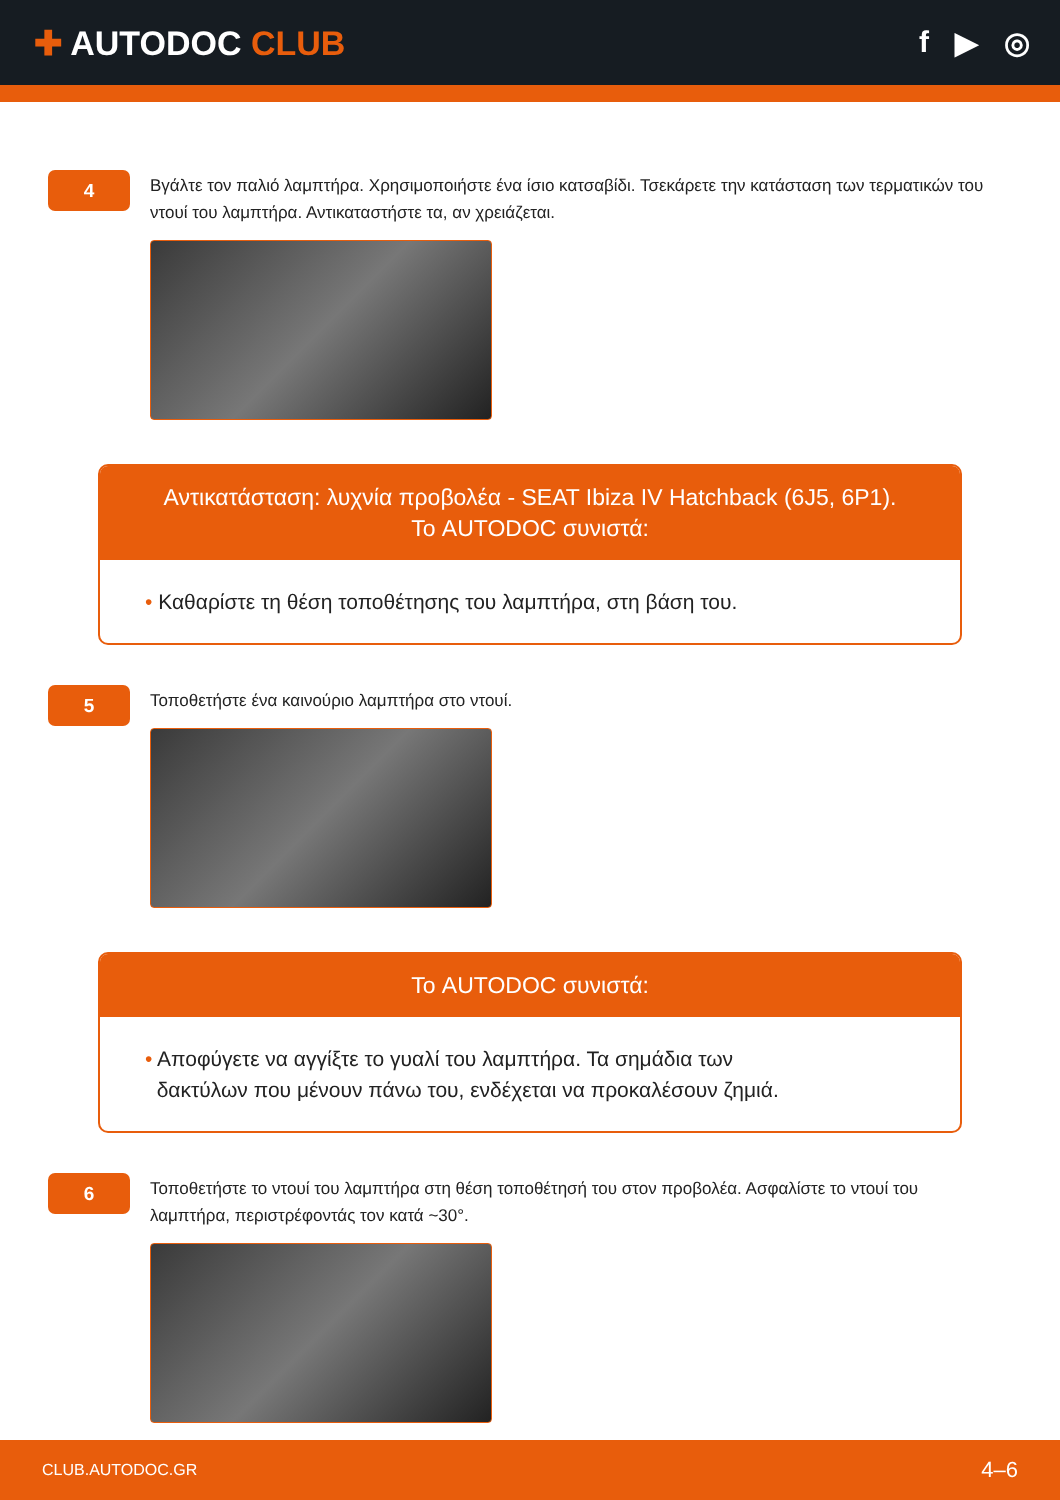✚ AUTODOC CLUB f ▶ ◎
4
Βγάλτε τον παλιό λαμπτήρα. Χρησιμοποιήστε ένα ίσιο κατσαβίδι. Τσεκάρετε την κατάσταση των τερματικών του ντουί του λαμπτήρα. Αντικαταστήστε τα, αν χρειάζεται.
Αντικατάσταση: λυχνία προβολέα - SEAT Ibiza IV Hatchback (6J5, 6P1).
Το AUTODOC συνιστά:
• Καθαρίστε τη θέση τοποθέτησης του λαμπτήρα, στη βάση του.
5
Τοποθετήστε ένα καινούριο λαμπτήρα στο ντουί.
Το AUTODOC συνιστά:
• Αποφύγετε να αγγίξτε το γυαλί του λαμπτήρα. Τα σημάδια των
δακτύλων που μένουν πάνω του, ενδέχεται να προκαλέσουν ζημιά.
6
Τοποθετήστε το ντουί του λαμπτήρα στη θέση τοποθέτησή του στον προβολέα. Ασφαλίστε το ντουί του λαμπτήρα, περιστρέφοντάς τον κατά ~30°.
CLUB.AUTODOC.GR 4–6